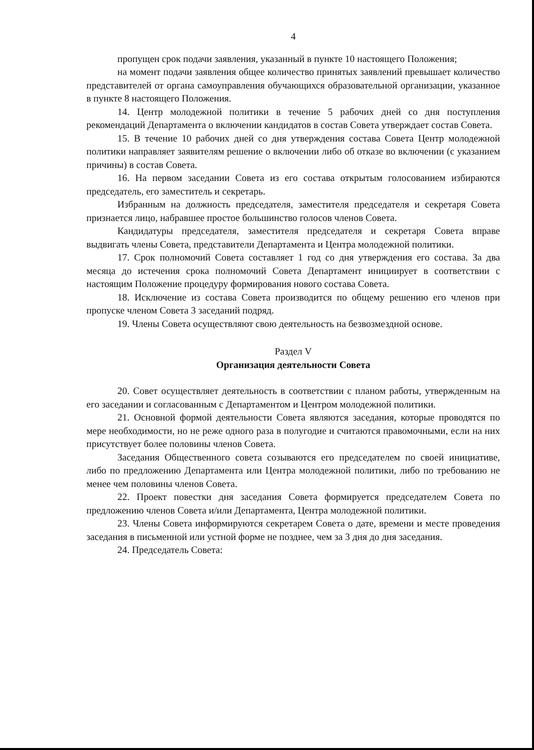4
пропущен срок подачи заявления, указанный в пункте 10 настоящего Положения;
на момент подачи заявления общее количество принятых заявлений превышает количество представителей от органа самоуправления обучающихся образовательной организации, указанное в пункте 8 настоящего Положения.
14. Центр молодежной политики в течение 5 рабочих дней со дня поступления рекомендаций Департамента о включении кандидатов в состав Совета утверждает состав Совета.
15. В течение 10 рабочих дней со дня утверждения состава Совета Центр молодежной политики направляет заявителям решение о включении либо об отказе во включении (с указанием причины) в состав Совета.
16. На первом заседании Совета из его состава открытым голосованием избираются председатель, его заместитель и секретарь.
Избранным на должность председателя, заместителя председателя и секретаря Совета признается лицо, набравшее простое большинство голосов членов Совета.
Кандидатуры председателя, заместителя председателя и секретаря Совета вправе выдвигать члены Совета, представители Департамента и Центра молодежной политики.
17. Срок полномочий Совета составляет 1 год со дня утверждения его состава. За два месяца до истечения срока полномочий Совета Департамент инициирует в соответствии с настоящим Положение процедуру формирования нового состава Совета.
18. Исключение из состава Совета производится по общему решению его членов при пропуске членом Совета 3 заседаний подряд.
19. Члены Совета осуществляют свою деятельность на безвозмездной основе.
Раздел V
Организация деятельности Совета
20. Совет осуществляет деятельность в соответствии с планом работы, утвержденным на его заседании и согласованным с Департаментом и Центром молодежной политики.
21. Основной формой деятельности Совета являются заседания, которые проводятся по мере необходимости, но не реже одного раза в полугодие и считаются правомочными, если на них присутствует более половины членов Совета.
Заседания Общественного совета созываются его председателем по своей инициативе, либо по предложению Департамента или Центра молодежной политики, либо по требованию не менее чем половины членов Совета.
22. Проект повестки дня заседания Совета формируется председателем Совета по предложению членов Совета и/или Департамента, Центра молодежной политики.
23. Члены Совета информируются секретарем Совета о дате, времени и месте проведения заседания в письменной или устной форме не позднее, чем за 3 дня до дня заседания.
24. Председатель Совета: